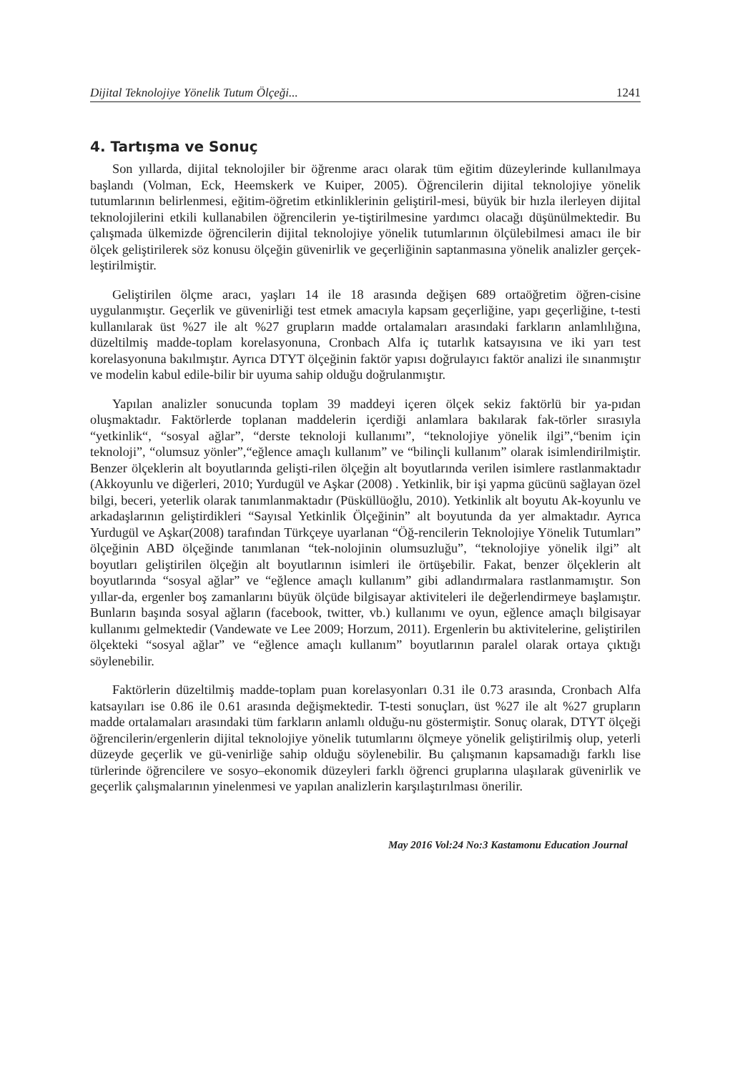Dijital Teknolojiye Yönelik Tutum Ölçeği... 1241
4. Tartışma ve Sonuç
Son yıllarda, dijital teknolojiler bir öğrenme aracı olarak tüm eğitim düzeylerinde kullanılmaya başlandı (Volman, Eck, Heemskerk ve Kuiper, 2005). Öğrencilerin dijital teknolojiye yönelik tutumlarının belirlenmesi, eğitim-öğretim etkinliklerinin geliştiril-mesi, büyük bir hızla ilerleyen dijital teknolojilerini etkili kullanabilen öğrencilerin ye-tiştirilmesine yardımcı olacağı düşünülmektedir. Bu çalışmada ülkemizde öğrencilerin dijital teknolojiye yönelik tutumlarının ölçülebilmesi amacı ile bir ölçek geliştirilerek söz konusu ölçeğin güvenirlik ve geçerliğinin saptanmasına yönelik analizler gerçek-leştirilmiştir.
Geliştirilen ölçme aracı, yaşları 14 ile 18 arasında değişen 689 ortaöğretim öğren-cisine uygulanmıştır. Geçerlik ve güvenirliği test etmek amacıyla kapsam geçerliğine, yapı geçerliğine, t-testi kullanılarak üst %27 ile alt %27 grupların madde ortalamaları arasındaki farkların anlamlılığına, düzeltilmiş madde-toplam korelasyonuna, Cronbach Alfa iç tutarlık katsayısına ve iki yarı test korelasyonuna bakılmıştır. Ayrıca DTYT ölçeğinin faktör yapısı doğrulayıcı faktör analizi ile sınanmıştır ve modelin kabul edile-bilir bir uyuma sahip olduğu doğrulanmıştır.
Yapılan analizler sonucunda toplam 39 maddeyi içeren ölçek sekiz faktörlü bir ya-pıdan oluşmaktadır. Faktörlerde toplanan maddelerin içerdiği anlamlara bakılarak fak-törler sırasıyla “yetkinlik“, “sosyal ağlar”, “derste teknoloji kullanımı”, “teknolojiye yönelik ilgi”,“benim için teknoloji”, “olumsuz yönler”,“eğlence amaçlı kullanım” ve “bilinçli kullanım” olarak isimlendirilmiştir. Benzer ölçeklerin alt boyutlarında gelişti-rilen ölçeğin alt boyutlarında verilen isimlere rastlanmaktadır (Akkoyunlu ve diğerleri, 2010; Yurdugül ve Aşkar (2008) . Yetkinlik, bir işi yapma gücünü sağlayan özel bilgi, beceri, yeterlik olarak tanımlanmaktadır (Püsküllüoğlu, 2010). Yetkinlik alt boyutu Ak-koyunlu ve arkadaşlarının geliştirdikleri “Sayısal Yetkinlik Ölçeğinin” alt boyutunda da yer almaktadır. Ayrıca Yurdugül ve Aşkar(2008) tarafından Türkçeye uyarlanan “Öğ-rencilerin Teknolojiye Yönelik Tutumları” ölçeğinin ABD ölçeğinde tanımlanan “tek-nolojinin olumsuzluğu”, “teknolojiye yönelik ilgi” alt boyutları geliştirilen ölçeğin alt boyutlarının isimleri ile örtüşebilir. Fakat, benzer ölçeklerin alt boyutlarında “sosyal ağlar” ve “eğlence amaçlı kullanım” gibi adlandırmalara rastlanmamıştır. Son yıllar-da, ergenler boş zamanlarını büyük ölçüde bilgisayar aktiviteleri ile değerlendirmeye başlamıştır. Bunların başında sosyal ağların (facebook, twitter, vb.) kullanımı ve oyun, eğlence amaçlı bilgisayar kullanımı gelmektedir (Vandewate ve Lee 2009; Horzum, 2011). Ergenlerin bu aktivitelerine, geliştirilen ölçekteki “sosyal ağlar” ve “eğlence amaçlı kullanım” boyutlarının paralel olarak ortaya çıktığı söylenebilir.
Faktörlerin düzeltilmiş madde-toplam puan korelasyonları 0.31 ile 0.73 arasında, Cronbach Alfa katsayıları ise 0.86 ile 0.61 arasında değişmektedir. T-testi sonuçları, üst %27 ile alt %27 grupların madde ortalamaları arasındaki tüm farkların anlamlı olduğu-nu göstermiştir. Sonuç olarak, DTYT ölçeği öğrencilerin/ergenlerin dijital teknolojiye yönelik tutumlarını ölçmeye yönelik geliştirilmiş olup, yeterli düzeyde geçerlik ve gü-venirliğe sahip olduğu söylenebilir. Bu çalışmanın kapsamadığı farklı lise türlerinde öğrencilere ve sosyo–ekonomik düzeyleri farklı öğrenci gruplarına ulaşılarak güvenirlik ve geçerlik çalışmalarının yinelenmesi ve yapılan analizlerin karşılaştırılması önerilir.
May 2016 Vol:24 No:3 Kastamonu Education Journal